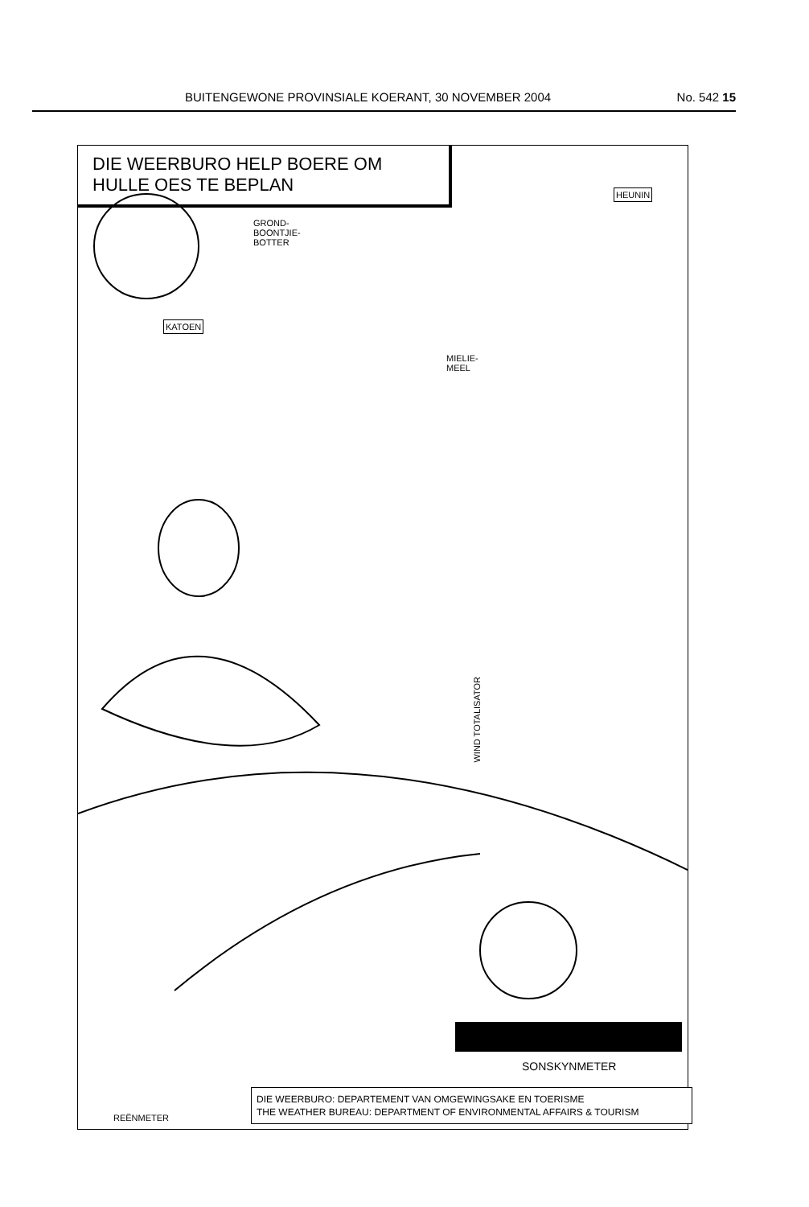BUITENGEWONE PROVINSIALE KOERANT, 30 NOVEMBER 2004 No. 542 15
DIE WEERBURO HELP BOERE OM
HULLE OES TE BEPLAN
GROND-
BOONTJIE-
BOTTER
KATOEN
MIELIE-
MEEL
HEUNIN
WIND TOTALISATOR
REËNMETER
SONSKYNMETER
DIE WEERBURO: DEPARTEMENT VAN OMGEWINGSAKE EN TOERISME
THE WEATHER BUREAU: DEPARTMENT OF ENVIRONMENTAL AFFAIRS & TOURISM